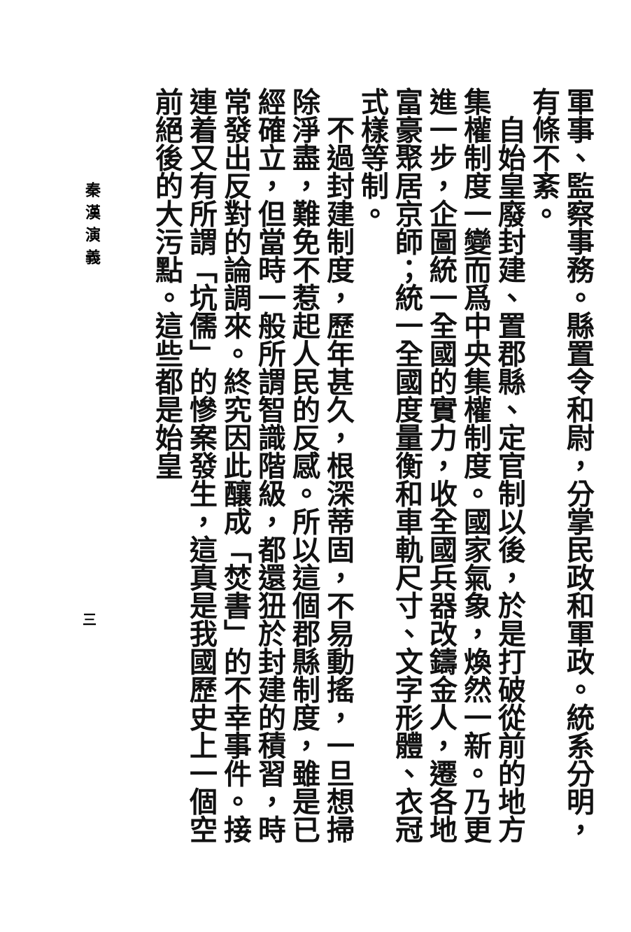軍事、監察事務。縣置令和尉，分掌民政和軍政。統系分明，有條不紊。
自始皇廢封建、置郡縣、定官制以後，於是打破從前的地方集權制度一變而爲中央集權制度。國家氣象，煥然一新。乃更進一步，企圖統一全國的實力，收全國兵器改鑄金人，遷各地富豪聚居京師；統一全國度量衡和車軌尺寸、文字形體、衣冠式樣等制。
不過封建制度，歷年甚久，根深蒂固，不易動搖，一旦想掃除淨盡，難免不惹起人民的反感。所以這個郡縣制度，雖是已經確立，但當時一般所謂智識階級，都還狃於封建的積習，時常發出反對的論調來。終究因此釀成「焚書」的不幸事件。接連着又有所謂「坑儒」的慘案發生，這真是我國歷史上一個空前絕後的大污點。這些都是始皇
秦漢演義
三